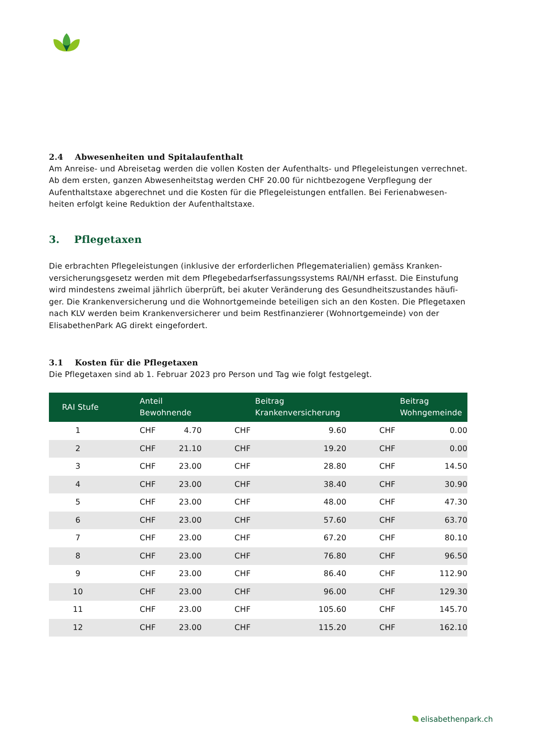2.4 Abwesenheiten und Spitalaufenthalt
Am Anreise- und Abreisetag werden die vollen Kosten der Aufenthalts- und Pflegeleistungen verrechnet. Ab dem ersten, ganzen Abwesenheitstag werden CHF 20.00 für nichtbezogene Verpflegung der Aufenthaltstaxe abgerechnet und die Kosten für die Pflegeleistungen entfallen. Bei Ferienabwesen-heiten erfolgt keine Reduktion der Aufenthaltstaxe.
3. Pflegetaxen
Die erbrachten Pflegeleistungen (inklusive der erforderlichen Pflegematerialien) gemäss Kranken-versicherungsgesetz werden mit dem Pflegebedarfserfassungssystems RAI/NH erfasst. Die Einstufung wird mindestens zweimal jährlich überprüft, bei akuter Veränderung des Gesundheitszustandes häufi-ger. Die Krankenversicherung und die Wohnortgemeinde beteiligen sich an den Kosten. Die Pflegetaxen nach KLV werden beim Krankenversicherer und beim Restfinanzierer (Wohnortgemeinde) von der ElisabethenPark AG direkt eingefordert.
3.1 Kosten für die Pflegetaxen
Die Pflegetaxen sind ab 1. Februar 2023 pro Person und Tag wie folgt festgelegt.
| RAI Stufe | Anteil Bewohnende | | Beitrag Krankenversicherung | | Beitrag Wohngemeinde | |
| --- | --- | --- | --- | --- | --- | --- |
| 1 | CHF | 4.70 | CHF | 9.60 | CHF | 0.00 |
| 2 | CHF | 21.10 | CHF | 19.20 | CHF | 0.00 |
| 3 | CHF | 23.00 | CHF | 28.80 | CHF | 14.50 |
| 4 | CHF | 23.00 | CHF | 38.40 | CHF | 30.90 |
| 5 | CHF | 23.00 | CHF | 48.00 | CHF | 47.30 |
| 6 | CHF | 23.00 | CHF | 57.60 | CHF | 63.70 |
| 7 | CHF | 23.00 | CHF | 67.20 | CHF | 80.10 |
| 8 | CHF | 23.00 | CHF | 76.80 | CHF | 96.50 |
| 9 | CHF | 23.00 | CHF | 86.40 | CHF | 112.90 |
| 10 | CHF | 23.00 | CHF | 96.00 | CHF | 129.30 |
| 11 | CHF | 23.00 | CHF | 105.60 | CHF | 145.70 |
| 12 | CHF | 23.00 | CHF | 115.20 | CHF | 162.10 |
elisabethenpark.ch